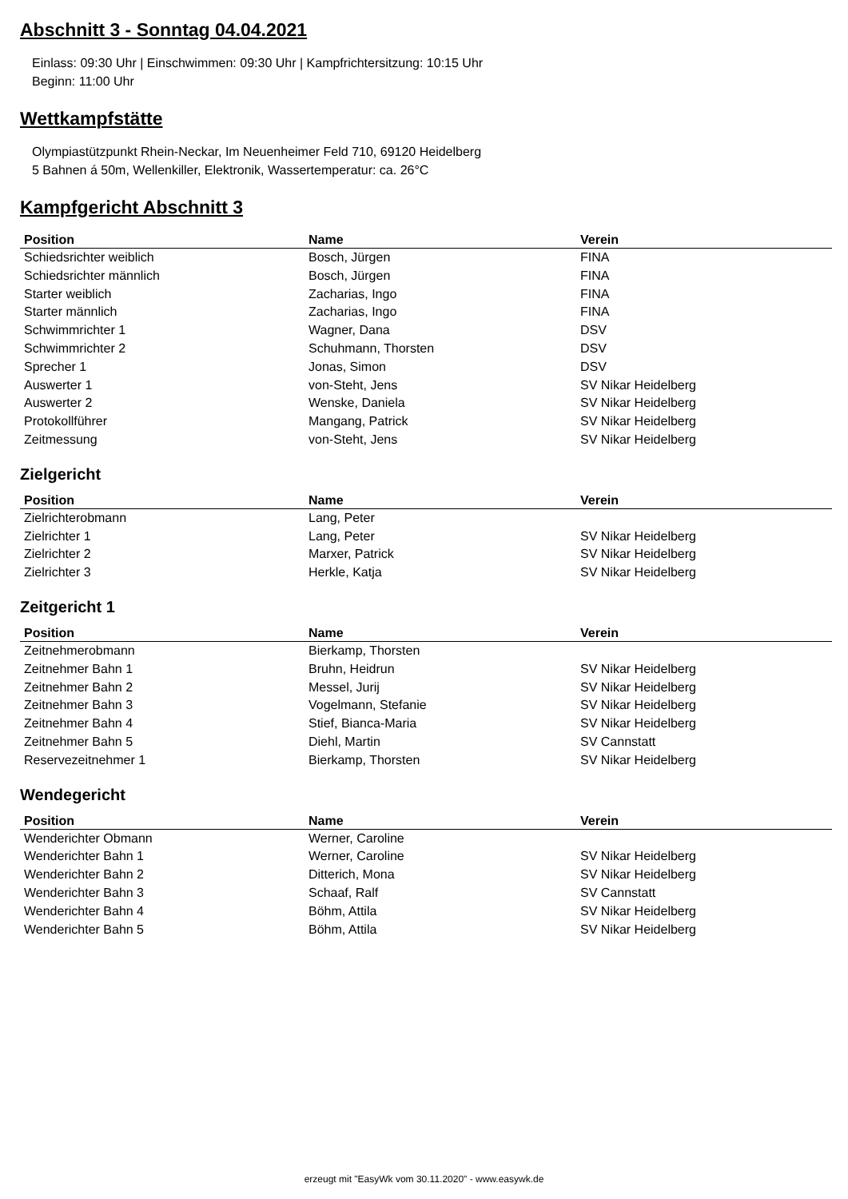Abschnitt 3 - Sonntag 04.04.2021
Einlass: 09:30 Uhr | Einschwimmen: 09:30 Uhr | Kampfrichtersitzung: 10:15 Uhr
Beginn: 11:00 Uhr
Wettkampfstätte
Olympiastützpunkt Rhein-Neckar, Im Neuenheimer Feld 710, 69120 Heidelberg
5 Bahnen á 50m, Wellenkiller, Elektronik, Wassertemperatur: ca. 26°C
Kampfgericht Abschnitt 3
| Position | Name | Verein |
| --- | --- | --- |
| Schiedsrichter weiblich | Bosch, Jürgen | FINA |
| Schiedsrichter männlich | Bosch, Jürgen | FINA |
| Starter weiblich | Zacharias, Ingo | FINA |
| Starter männlich | Zacharias, Ingo | FINA |
| Schwimmrichter 1 | Wagner, Dana | DSV |
| Schwimmrichter 2 | Schuhmann, Thorsten | DSV |
| Sprecher 1 | Jonas, Simon | DSV |
| Auswerter 1 | von-Steht, Jens | SV Nikar Heidelberg |
| Auswerter 2 | Wenske, Daniela | SV Nikar Heidelberg |
| Protokollführer | Mangang, Patrick | SV Nikar Heidelberg |
| Zeitmessung | von-Steht, Jens | SV Nikar Heidelberg |
Zielgericht
| Position | Name | Verein |
| --- | --- | --- |
| Zielrichterobmann | Lang, Peter | |
| Zielrichter 1 | Lang, Peter | SV Nikar Heidelberg |
| Zielrichter 2 | Marxer, Patrick | SV Nikar Heidelberg |
| Zielrichter 3 | Herkle, Katja | SV Nikar Heidelberg |
Zeitgericht 1
| Position | Name | Verein |
| --- | --- | --- |
| Zeitnehmerobmann | Bierkamp, Thorsten | |
| Zeitnehmer Bahn 1 | Bruhn, Heidrun | SV Nikar Heidelberg |
| Zeitnehmer Bahn 2 | Messel, Jurij | SV Nikar Heidelberg |
| Zeitnehmer Bahn 3 | Vogelmann, Stefanie | SV Nikar Heidelberg |
| Zeitnehmer Bahn 4 | Stief, Bianca-Maria | SV Nikar Heidelberg |
| Zeitnehmer Bahn 5 | Diehl, Martin | SV Cannstatt |
| Reservezeitnehmer 1 | Bierkamp, Thorsten | SV Nikar Heidelberg |
Wendegericht
| Position | Name | Verein |
| --- | --- | --- |
| Wenderichter Obmann | Werner, Caroline | |
| Wenderichter Bahn 1 | Werner, Caroline | SV Nikar Heidelberg |
| Wenderichter Bahn 2 | Ditterich, Mona | SV Nikar Heidelberg |
| Wenderichter Bahn 3 | Schaaf, Ralf | SV Cannstatt |
| Wenderichter Bahn 4 | Böhm, Attila | SV Nikar Heidelberg |
| Wenderichter Bahn 5 | Böhm, Attila | SV Nikar Heidelberg |
erzeugt mit "EasyWk vom 30.11.2020" - www.easywk.de